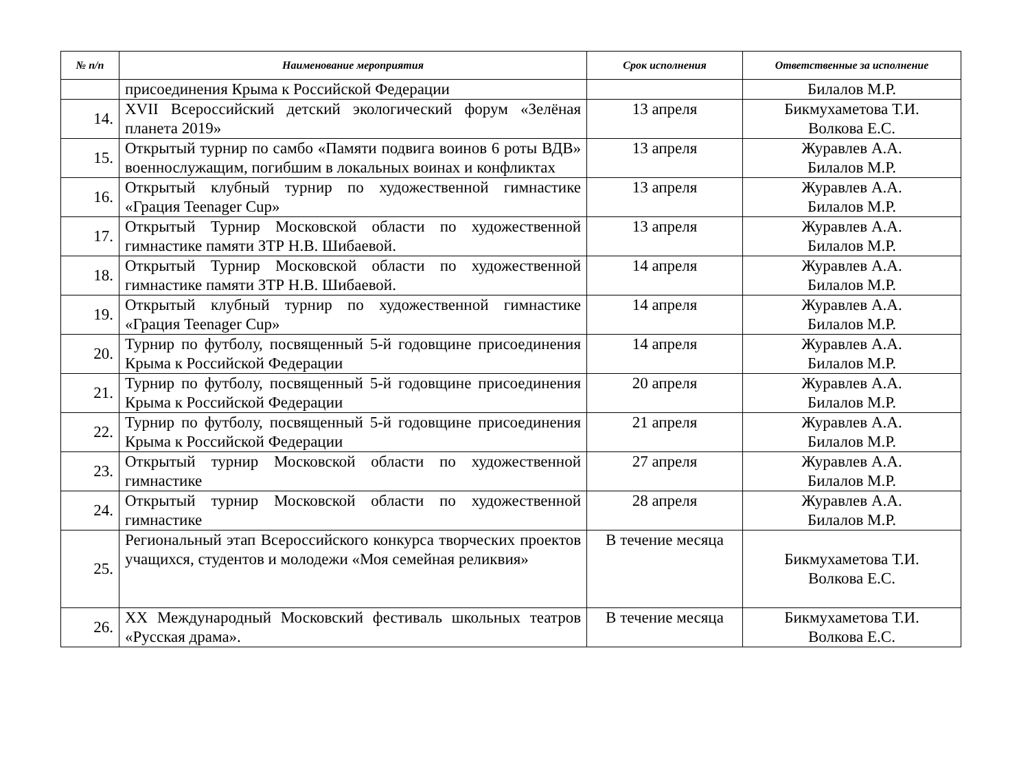| № п/п | Наименование мероприятия | Срок исполнения | Ответственные за исполнение |
| --- | --- | --- | --- |
| | присоединения Крыма к Российской Федерации | | Билалов М.Р. |
| 14. | XVII Всероссийский детский экологический форум «Зелёная планета 2019» | 13 апреля | Бикмухаметова Т.И. Волкова Е.С. |
| 15. | Открытый турнир по самбо «Памяти подвига воинов 6 роты ВДВ» военнослужащим, погибшим в локальных воинах и конфликтах | 13 апреля | Журавлев А.А. Билалов М.Р. |
| 16. | Открытый клубный турнир по художественной гимнастике «Грация Teenager Cup» | 13 апреля | Журавлев А.А. Билалов М.Р. |
| 17. | Открытый Турнир Московской области по художественной гимнастике памяти ЗТР Н.В. Шибаевой. | 13 апреля | Журавлев А.А. Билалов М.Р. |
| 18. | Открытый Турнир Московской области по художественной гимнастике памяти ЗТР Н.В. Шибаевой. | 14 апреля | Журавлев А.А. Билалов М.Р. |
| 19. | Открытый клубный турнир по художественной гимнастике «Грация Teenager Cup» | 14 апреля | Журавлев А.А. Билалов М.Р. |
| 20. | Турнир по футболу, посвященный 5-й годовщине присоединения Крыма к Российской Федерации | 14 апреля | Журавлев А.А. Билалов М.Р. |
| 21. | Турнир по футболу, посвященный 5-й годовщине присоединения Крыма к Российской Федерации | 20 апреля | Журавлев А.А. Билалов М.Р. |
| 22. | Турнир по футболу, посвященный 5-й годовщине присоединения Крыма к Российской Федерации | 21 апреля | Журавлев А.А. Билалов М.Р. |
| 23. | Открытый турнир Московской области по художественной гимнастике | 27 апреля | Журавлев А.А. Билалов М.Р. |
| 24. | Открытый турнир Московской области по художественной гимнастике | 28 апреля | Журавлев А.А. Билалов М.Р. |
| 25. | Региональный этап Всероссийского конкурса творческих проектов учащихся, студентов и молодежи «Моя семейная реликвия» | В течение месяца | Бикмухаметова Т.И. Волкова Е.С. |
| 26. | XX Международный Московский фестиваль школьных театров «Русская драма». | В течение месяца | Бикмухаметова Т.И. Волкова Е.С. |